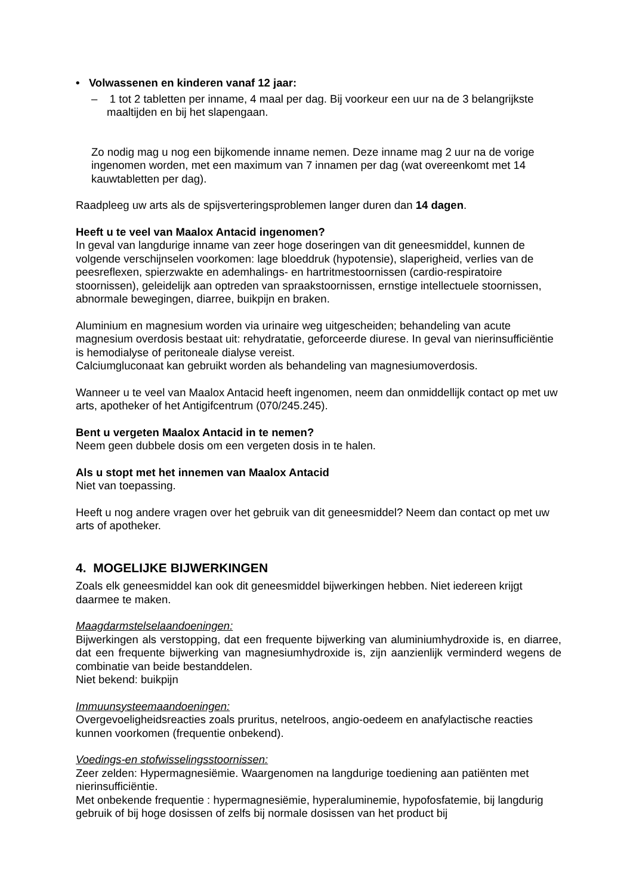• Volwassenen en kinderen vanaf 12 jaar:
– 1 tot 2 tabletten per inname, 4 maal per dag. Bij voorkeur een uur na de 3 belangrijkste maaltijden en bij het slapengaan.
Zo nodig mag u nog een bijkomende inname nemen. Deze inname mag 2 uur na de vorige ingenomen worden, met een maximum van 7 innamen per dag (wat overeenkomt met 14 kauwtabletten per dag).
Raadpleeg uw arts als de spijsverteringsproblemen langer duren dan 14 dagen.
Heeft u te veel van Maalox Antacid ingenomen?
In geval van langdurige inname van zeer hoge doseringen van dit geneesmiddel, kunnen de volgende verschijnselen voorkomen: lage bloeddruk (hypotensie), slaperigheid, verlies van de peesreflexen, spierzwakte en ademhalings- en hartritmestoornissen (cardio-respiratoire stoornissen), geleidelijk aan optreden van spraakstoornissen, ernstige intellectuele stoornissen, abnormale bewegingen, diarree, buikpijn en braken.
Aluminium en magnesium worden via urinaire weg uitgescheiden; behandeling van acute magnesium overdosis bestaat uit: rehydratatie, geforceerde diurese. In geval van nierinsufficiëntie is hemodialyse of peritoneale dialyse vereist.
Calciumgluconaat kan gebruikt worden als behandeling van magnesiumoverdosis.
Wanneer u te veel van Maalox Antacid heeft ingenomen, neem dan onmiddellijk contact op met uw arts, apotheker of het Antigifcentrum (070/245.245).
Bent u vergeten Maalox Antacid in te nemen?
Neem geen dubbele dosis om een vergeten dosis in te halen.
Als u stopt met het innemen van Maalox Antacid
Niet van toepassing.
Heeft u nog andere vragen over het gebruik van dit geneesmiddel? Neem dan contact op met uw arts of apotheker.
4. MOGELIJKE BIJWERKINGEN
Zoals elk geneesmiddel kan ook dit geneesmiddel bijwerkingen hebben. Niet iedereen krijgt daarmee te maken.
Maagdarmstelselaandoeningen:
Bijwerkingen als verstopping, dat een frequente bijwerking van aluminiumhydroxide is, en diarree, dat een frequente bijwerking van magnesiumhydroxide is, zijn aanzienlijk verminderd wegens de combinatie van beide bestanddelen.
Niet bekend: buikpijn
Immuunsysteemaandoeningen:
Overgevoeligheidsreacties zoals pruritus, netelroos, angio-oedeem en anafylactische reacties kunnen voorkomen (frequentie onbekend).
Voedings-en stofwisselingsstoornissen:
Zeer zelden: Hypermagnesiëmie. Waargenomen na langdurige toediening aan patiënten met nierinsufficiëntie.
Met onbekende frequentie : hypermagnesiëmie, hyperaluminemie, hypofosfatemie, bij langdurig gebruik of bij hoge dosissen of zelfs bij normale dosissen van het product bij